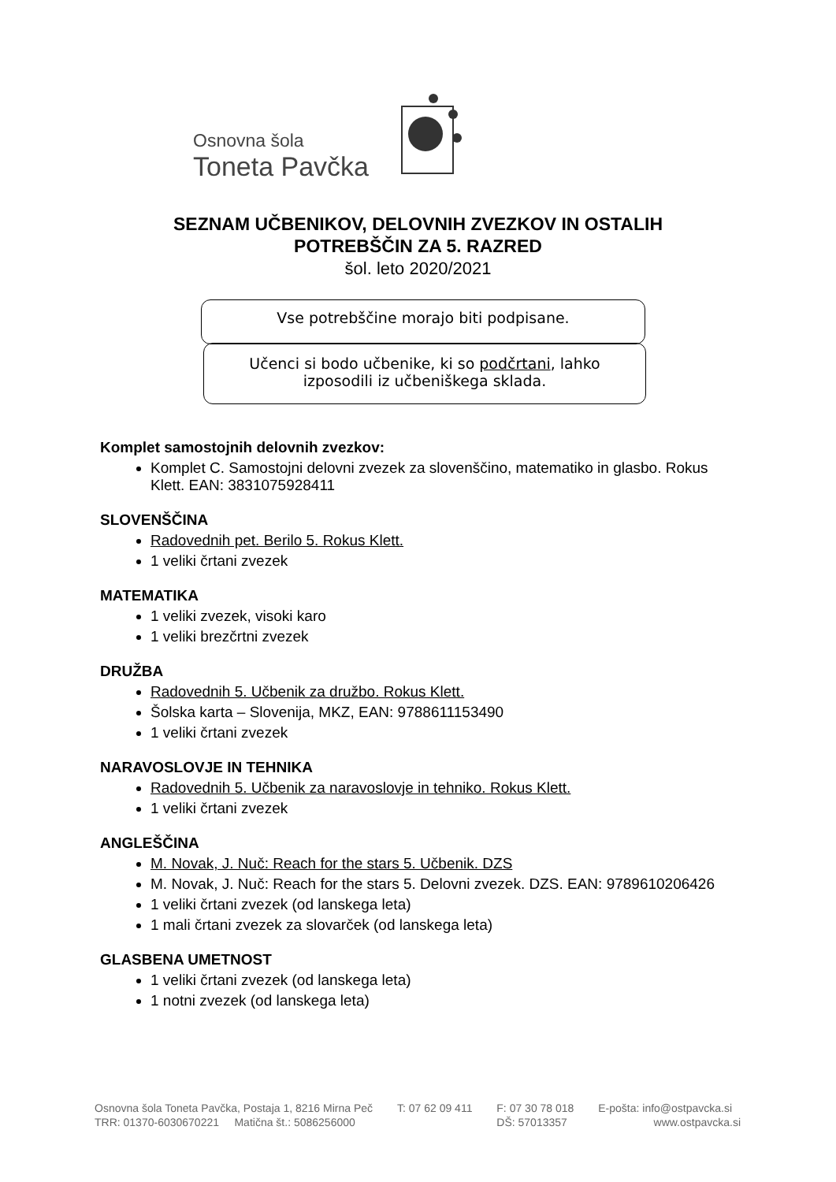Osnovna šola
Toneta Pavčka
SEZNAM UČBENIKOV, DELOVNIH ZVEZKOV IN OSTALIH
POTREBŠČIN ZA 5. RAZRED
šol. leto 2020/2021
Vse potrebščine morajo biti podpisane.
Učenci si bodo učbenike, ki so podčrtani, lahko
izposodili iz učbeniškega sklada.
Komplet samostojnih delovnih zvezkov:
Komplet C. Samostojni delovni zvezek za slovenščino, matematiko in glasbo. Rokus Klett. EAN: 3831075928411
SLOVENŠČINA
Radovednih pet. Berilo 5. Rokus Klett.
1 veliki črtani zvezek
MATEMATIKA
1 veliki zvezek, visoki karo
1 veliki brezčrtni zvezek
DRUŽBA
Radovednih 5. Učbenik za družbo. Rokus Klett.
Šolska karta – Slovenija, MKZ, EAN: 9788611153490
1 veliki črtani zvezek
NARAVOSLOVJE IN TEHNIKA
Radovednih 5. Učbenik za naravoslovje in tehniko. Rokus Klett.
1 veliki črtani zvezek
ANGLEŠČINA
M. Novak, J. Nuč: Reach for the stars 5. Učbenik. DZS
M. Novak, J. Nuč: Reach for the stars 5. Delovni zvezek. DZS. EAN: 9789610206426
1 veliki črtani zvezek (od lanskega leta)
1 mali črtani zvezek za slovarček (od lanskega leta)
GLASBENA UMETNOST
1 veliki črtani zvezek (od lanskega leta)
1 notni zvezek (od lanskega leta)
Osnovna šola Toneta Pavčka, Postaja 1, 8216 Mirna Peč T: 07 62 09 411 F: 07 30 78 018 E-pošta: info@ostpavcka.si TRR: 01370-6030670221 Matična št.: 5086256000 DŠ: 57013357 www.ostpavcka.si